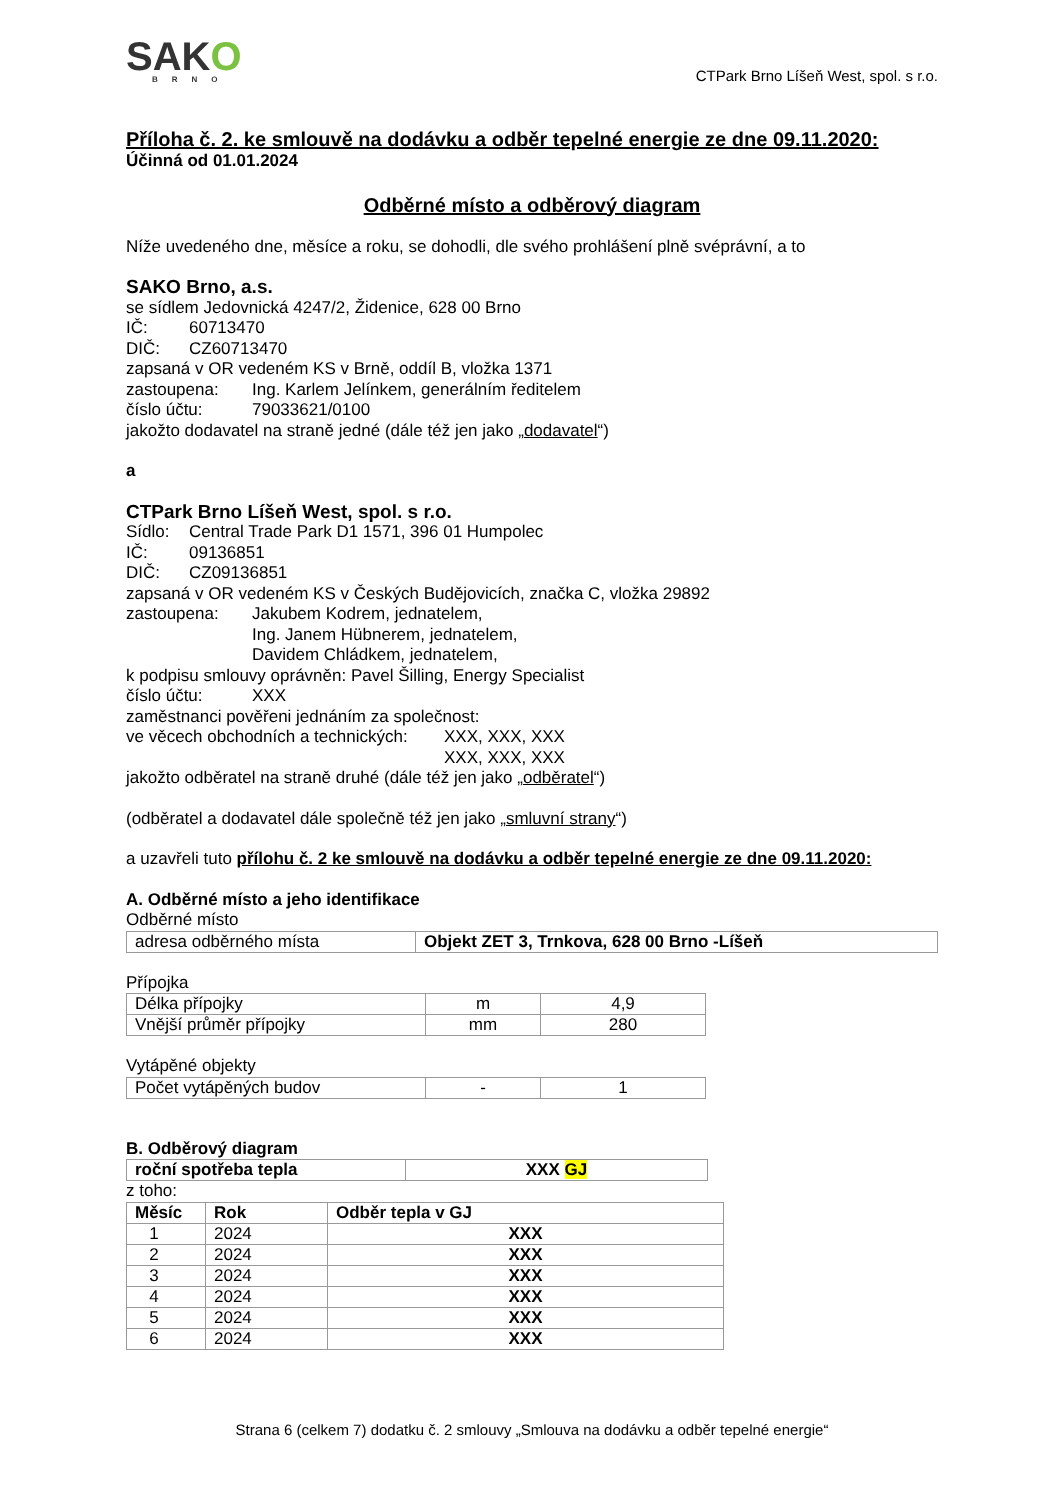SAKO
BRNO
CTPark Brno Líšeň West, spol. s r.o.
Příloha č. 2. ke smlouvě na dodávku a odběr tepelné energie ze dne 09.11.2020:
Účinná od 01.01.2024
Odběrné místo a odběrový diagram
Níže uvedeného dne, měsíce a roku, se dohodli, dle svého prohlášení plně svéprávní, a to
SAKO Brno, a.s.
se sídlem Jedovnická 4247/2, Židenice, 628 00 Brno
IČ: 60713470
DIČ: CZ60713470
zapsaná v OR vedeném KS v Brně, oddíl B, vložka 1371
zastoupena: Ing. Karlem Jelínkem, generálním ředitelem
číslo účtu: 79033621/0100
jakožto dodavatel na straně jedné (dále též jen jako „dodavatel“)
a
CTPark Brno Líšeň West, spol. s r.o.
Sídlo: Central Trade Park D1 1571, 396 01 Humpolec
IČ: 09136851
DIČ: CZ09136851
zapsaná v OR vedeném KS v Českých Budějovicích, značka C, vložka 29892
zastoupena: Jakubem Kodrem, jednatelem,
Ing. Janem Hübnerem, jednatelem,
Davidem Chládkem, jednatelem,
k podpisu smlouvy oprávněn: Pavel Šilling, Energy Specialist
číslo účtu: XXX
zaměstnanci pověřeni jednáním za společnost:
ve věcech obchodních a technických: XXX, XXX, XXX
XXX, XXX, XXX
jakožto odběratel na straně druhé (dále též jen jako „odběratel“)
(odběratel a dodavatel dále společně též jen jako „smluvní strany“)
a uzavřeli tuto přílohu č. 2 ke smlouvě na dodávku a odběr tepelné energie ze dne 09.11.2020:
A. Odběrné místo a jeho identifikace
Odběrné místo
| adresa odběrného místa | Objekt ZET 3, Trnkova, 628 00 Brno -Líšeň |
Přípojka
| Délka přípojky | m | 4,9 |
| Vnější průměr přípojky | mm | 280 |
Vytápěné objekty
| Počet vytápěných budov | - | 1 |
B. Odběrový diagram
| roční spotřeba tepla | XXX GJ |
z toho:
| Měsíc | Rok | Odběr tepla v GJ |
| --- | --- | --- |
| 1 | 2024 | XXX |
| 2 | 2024 | XXX |
| 3 | 2024 | XXX |
| 4 | 2024 | XXX |
| 5 | 2024 | XXX |
| 6 | 2024 | XXX |
Strana 6 (celkem 7) dodatku č. 2 smlouvy „Smlouva na dodávku a odběr tepelné energie“